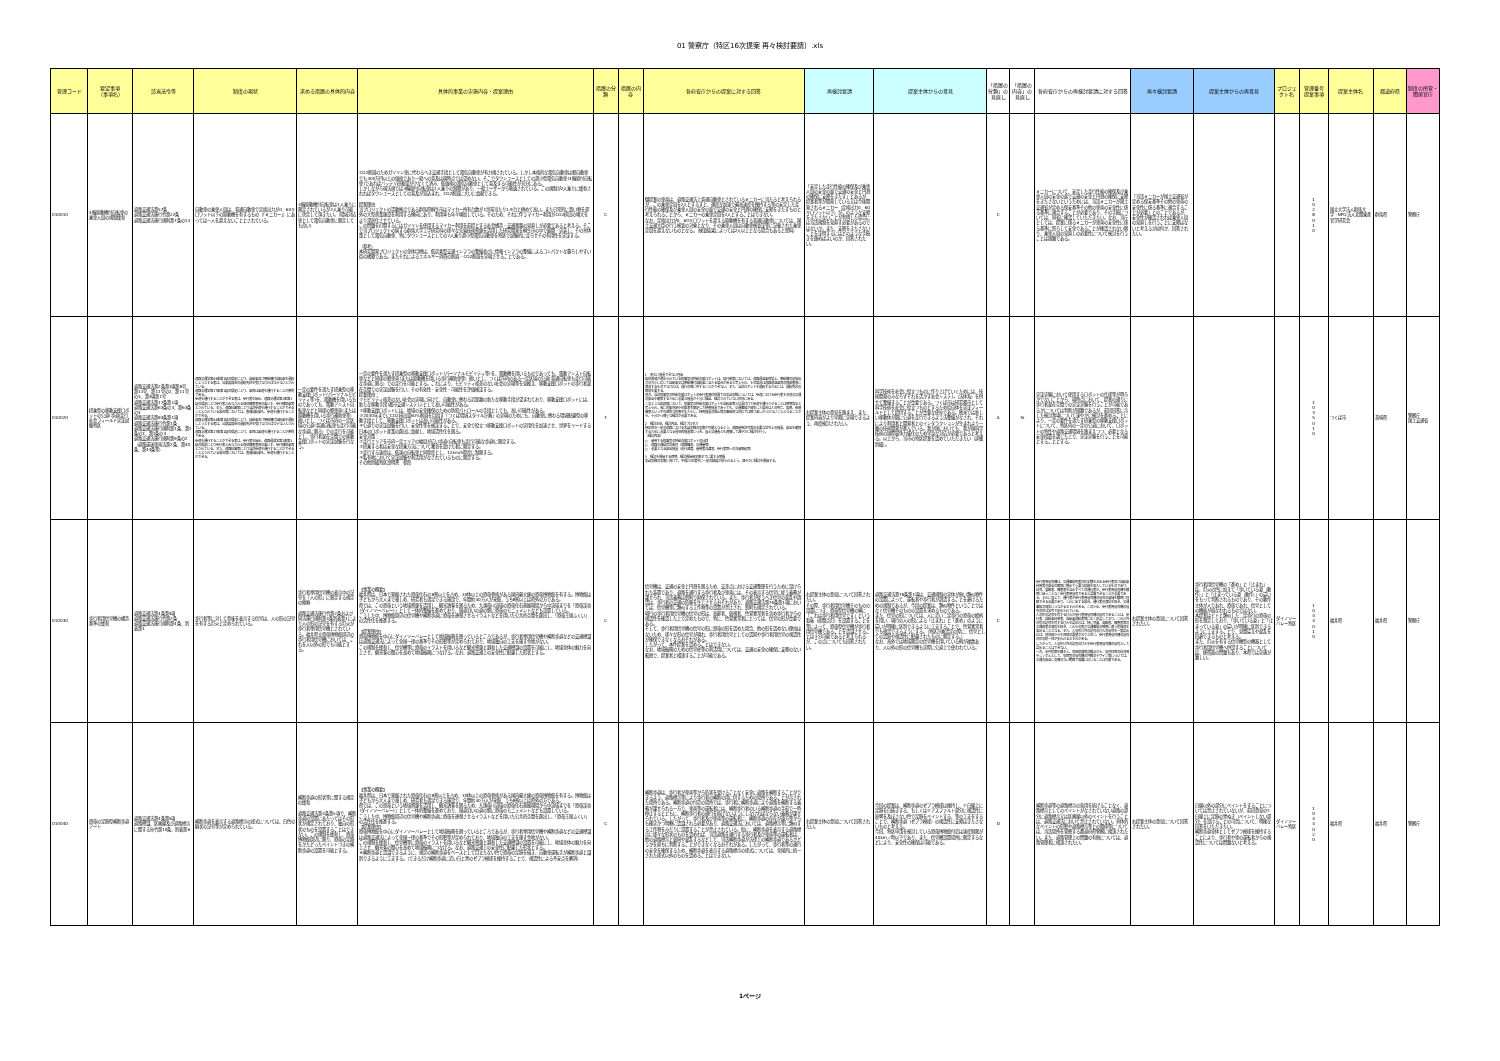01 警察庁（特区16次提案 再々検討要請）.xls
| 管理コード | 要望事項 （事項名） | 該当法令等 | 制度の現状 | 求める措置の具体的内容 | 具体的事業の実施内容・提案理由 | 措置の分類 | 措置の内容 | 各府省庁からの提案に対する回答 | 再検討要請 | 提案主体からの意見 | 「措置の分類」の見直し | 「措置の内容」の見直し | 各府省庁からの再検討要請に対する回答 | 再々検討要請 | 提案主体からの再意見 | プロジェクト名 | 管理番号 提案事項 | 提案主体名 | 都道府県 | 制度の所管・関係官庁 |
| --- | --- | --- | --- | --- | --- | --- | --- | --- | --- | --- | --- | --- | --- | --- | --- | --- | --- | --- | --- | --- |
| 010010 | 4輪原動機付自転車の乗車人員の規制緩和 | 道路交通法第57条 道路交通法施行令第22条 道路交通法施行規則第7条の13 | 自動車の乗車人員は、普通自動車で定格出力が0．60キロワット以下の原動機を有するもの（「ミニカー」）にあっては一人を超えないこととされている。 | 4輪原動機付自転車は1人乗りに限定されているが2人乗り可能に改定して頂きたい。（環境対応車として電気自動車に限定しても良い） | CO2削減のためガソリン車に代わるべき交通手段として電気自動車が有力視されている。しかし本格的な電気自動車は軽自動車でも400万円以上の価格であり一般への普及は現時点では望めない。そこでタウンユースとしての超小型電気自動車(4輪原付自転車)であればバッテリ搭載量が少なくて済み、低価格の電気自動車として普及する可能性が充分にある。 しかしながら現法規では4輪原付自転車は1人乗りの制限があり、一般ユーザーから敬遠されている。この規制が2人乗りに緩和されればタウンユースとしての普及が見込まれ、CO2削減に大いに貢献できる。 提案理由 当プロジェクトの活動拠点である群馬県桐生市はマイカー所有台数が1世帯当たり1.9台と極めて高い。また日常的に買い物を郊外の大型商業施設を利用する傾向にあり、利用率も年々増加している。そのため、それに伴うマイカー利用がCO2排出の増大をより深刻化させている。 この問題を打開するにはガソリンを使用するマイカー利用を前提とする社会構造・交通基盤の見直しが必要であると考える。そこで当プロジェクトの属する群馬大学工学研究科の様々な先端技術資源を活用した研究開発を桐生市の中で展開・実装し、その具体策として電気自動車、特にタウンユースとしての2人乗り超小型電気自動車を特区で試験的に走らせその有用性を実証する。 （参考） 本研究開発プロジェクトの全体目標は、低炭素型交通インフラの整備並びに情報インフラの整備によるコンパクトな暮らしやすい街の構築である。またそれによるエネルギー消費の削減・CO2削減を実現させることである。 | C | | 御提案の車両は、道路交通法上普通自動車とされているミニカーに当たると考えられるが、この乗車定員を2人とするすと、適度な加速で最高速度を維持する等の安定した走行性能の確保及び乗車人員の安全の面で交通の安全と円滑の確保に支障をきたすものと考えられることから、ミニカーの乗車定員を2人とすることはできない。 なお、定格出力が0．60キロワットを超える原動機を有する普通自動車については、国土交通大臣の行う検査の対象となり、その乗車人員は自動車検査証等に記載された乗車定員を超えないものとなる。（検査結果によっては2人以上となる場合もあると思料） | 「安定した走行性能の確保及び乗車人員の安全の面で交通の安全と円滑の確保に支障をきたす」とあるが、提案者等が開発している又は今後開発されるミニカー（定格出力0．60キロワット以下）がこのような支障をきたさないことが判明した場合には当該規制を見直す必要があるのではないか。また、支障をきたさないことを証明するにはどのような手続きを踏めばよいのか、回答されたい。 | | C | | ミニカーについて、安定した走行性能の確保及び乗車人員の安全の面で交通の安全と円滑の確保に支障をきたさないというためには、当該ミニカーが国土交通省が定める保安基準その他の車両の安全性に係る基準に適合することが必要であり、その手続については、同省に確認していただきたい。なお、当庁としては、提案に係るミニカーが車両の安全性に係る基準に照らして安全であることが確認されない限り、乗車人員の見直しの必要性について検討を行うことは困難である。 | 「当該ミニカーが国土交通省が定める保安基準その他の車両の安全性に係る基準に適合することが必要」とのことであるが、安全性が確認されれば乗車人員の見直しを行うことに支障はないと考えるが如何か、回答されたい。 | | | 1 0 2 8 0 1 0 | 国立大学法人群馬大学・NPO法人北関東産官学研究会 | 群馬県 | 警察庁 |
| 010020 | 搭乗型の移動支援ロボットの公道(歩道)走行社会フィールド実証試験特区 | 道路交通法第2条第1項第8号、第11号、第11号の2、第11号の3、第3項第1号 道路交通法第17条第1項 道路交通法第63条の3、第63条の4 道路交通法第84条第1項 道路交通法施行令第1条 道路交通法施行規則第1条、第1条の3、第1条の4 道路交通法施行規則第9条の2 （道路運送車両法第2条、第40条、第44条等） | 道路交通法第84条第1項の規定により、自動車及び原動機付自転車を運転しようとする者は、公安委員会の運転免許を受けなければならないとされている。 道路交通法第17条第1項の規定により、車両は車道を通行することが原則である。 歩道を通行することができる者は、歩行者を始め、道路交通法第2条第3項の規定により歩行者とみなされる身体障害者用の車いす、歩行補助車等とされている。また、道路標識等により当該歩道を通行することができることとされている場合等においては、普通自転車も、歩道を通行することができる。 道路交通法第84条第1項の規定により、自動車及び原動機付自転車を運転しようとする者は、公安委員会の運転免許を受けなければならないとされている。 道路交通法第17条第1項の規定により、車両は車道を通行することが原則である。 歩道を通行することができる者は、歩行者を始め、道路運送法第2条第3項の規定により歩行者とみなされる身体障害者用の車いす、歩行補助車等とされている。また、道路標識等により当該歩道を通行することができることとされている場合等においては、普通自転車も、歩道を通行することができる。 | 一定の要件を満たす搭乗型の移動支援ロボット(パーソナルモビリティ等)を、電動機を用いるものであっても、電動アシスト自転車などと同様の軽車両(または原動機を用いる歩行補助車等）扱いとし、つくば市内の一定区域の公道(普通自転車も走行可能な歩道に限る）での走行を可能とし、歩行者混在空間での移動支援ロボットの実証試験を行なう。 | 一定の要件を満たす搭乗型の移動支援ロボット(パーソナルモビリティ等)を、電動機を用いるものであっても、電動アシスト自転車などと同様の軽車両(または原動機を用いる歩行補助車等）扱いとし、つくば市内のある一定区域の公道(普通自転車も走行可能な歩道に限る）での走行を可能とする。これにより、モビリティ格差のない社会の実現等を見据え、移動支援ロボットの歩行者混在空間での実証試験を行い、その有効性・安全性・可能性を評価検証する。 提案理由： ①モビリティ格差のない社会の実現に向けて、自動車に替わる近距離の新たな移動手段が望まれており、移動支援ロボットには、新たな移動手段(都市交通システム)として高い可能性がある。 ②移動支援ロボットには、地域の安全確保のための防犯パトロールの手段としても、高い可能性がある。 ③2030年までにCO2排出量50%削減を目指す「つくば環境スタイル計画」の実現のためにも、自動車に替わる環境配慮型の移動手段として、移動支援ロボットは高い可能性がある。 ④公道での実証試験を行い、安全性等を検証することで、安全で役立つ移動支援ロボットの実用化を加速させ、世界をリードする日本のロボット産業の創出に貢献し、地域活性化を図る。 安全対策： ①走行エリアを市内一定エリアの幅員が広い歩道(自転車も走行可能な歩道)に限定する。 ②搭乗する者は安全な搭乗方法について教育を受けた者に限定する。 ③走行する速度は、低速の自転車と同程度とし、12km/h程度に制限する。 ④私有地において実証試験や利活用がなされているものに限定する。 その他別紙特区説明書 参照 | F | | 1 直ちに措置できない理由 現在開発が進められている搭乗型の移動支援ロボットは、現行制度においては、道路運送車両法上、原動機の定格出力の大小に応じて自動車又は原動機付自転車に当たる場合があると考えられ、その場合は道路運送車両の保安基準に適合するものでなければ、運行の用に供することができない。また、当該ロボットを運転するためには、運転免許の取得を要する。 他方、当該搭乗型の移動支援ロボットの歩行者混在空間での実証実験については、歩道における歩行者その他の交通の安全を確保するために必要な措置が十分に検証、検討されていない状況にある。 このような現段階において、搭乗型の移動支援ロボットを自転車等と位置付けて歩道を通行させることは時期尚早と考えられ、仮に対象地域や対象者を限定した特例措置であっても、交通事故が発生した場合は人の死亡、負傷、後遺障害という不可逆的な危害をもたらし、特例措置の停止等の事後的な対応では取り返しがつかないこととなることから、十分かつ慎重な検討が必要である。 2 検討主体、検討内容、検討プロセス 特区内の一定の道路における実証実験の実施が可能となるよう、道路使用許可等の必要な法令上の措置、安全を確保するために必要となる具体的措置等につき、国土交通省とも連携して速やかに検討を行う。 （検討内容） ○ 使用する搭乗型の移動支援ロボットの仕様 ○ 道路交通環境の条件（道路構造、交通量等） ○ 必要となる安全措置（走行速度、使用者の講習、歩行者等への注意喚起等） 3 検討を開始する時期、検討開始後実施までに要する期間 実証実験の実施に向けて、平成22年度中に一定の結論が得られるよう、速やかに検討を開始する。 | 右提案主体の意見を踏まえ、また、提案内容がより早期に実現できるよう、再度検討されたい。 | 科学技術を社会に役立つものに作り上げていくためには、技術開発のみならずそれを活かす社会システム（法体系）を併せて整備することが重要である。つくば市は研究都市として科学技術を社会に役立つものとするため街自体を実証フィールドとして提供することが重要な使命である。欧米では新しい移動体が既に公道を走行できるよう法整備がなされ、それにより利用者と開発者とのインタラクションが生まれより一層の技術開発が進んでいる。我が国においても、我が国科学技術の国際競争力強化のため早急な対応が必要であると考える。以上から、当市の特区提案を認めていただきたい（詳細別紙）。 | A | Ⅳ | 実証実験において使用するロボットの仕様等が明らかでないことから、現時点において、提案の通りに歩行者混在空間での実証実験を行うことが可能であるかについては判断が困難であるが、前回回答に示した検討事項について速やかに検討を進めることにより、一定の要件を満たす搭乗型の移動支援ロボットについて、特区内の一定の公道において、ロボットの特性や道路交通環境を踏まえつつ、必要となる安全措置を講じた上で、実証実験を行うことを可能とすることとする。 | | | | 1 0 3 5 0 1 0 | つくば市 | 茨城県 | 警察庁 国土交通省 |
| 010030 | 歩行者用信号機の構造基準の緩和 | 道路交通法第4条第4項 道路交通法施行令第2条 道路交通法施行規則第4条、別表第1 | 歩行者等に対して意味を表示する信号は、人の形の記号を有する灯火と定められている。 | 歩行者専用信号機の表示中の記号を「人の形」に限定する規定の撤廃 道路交通法施行令第2条および同法施行規則第4条別表第1により人の形の記号を有する灯火が歩行者専用信号機とされている。福井県立恐竜博物館周辺の歩行者用信号機においては、これを人以外の形でも可能とする。 | 【事業の概要】 福井県は、日本で発掘された恐竜化石の8割以上を占め、30体以上の恐竜骨格がある国内最大級の恐竜博物館を有する。博物館は子どもから大人まで楽しめ、研究者も満足できる施設で、年間約40万人が来館、うち8割以上は県外の方である。 県では、この恐竜という地域資源を活用し、観光誘客を図るため、九頭竜川流域の恐竜化石発掘現場から中流域までを「恐竜渓谷(ダイノソーバレー)」として一体的整備を進めており、国道沿いの道の駅に恐竜のモニュメントなども設置している。 こうした中、博物館周辺の信号機や横断歩道に恐竜を連想させるイラストなどを用いた公共的空間を創出し、「恐竜王国ふくい」の活性化を推進する。 【提案理由】 恐竜博物館を中心にダイノソーバレーとして地域振興を図っているところであるが、歩行者専用信号機や横断歩道などの交通標識は道路交通法によって全国一律の基準でその形態等が定められており、地域独自の工夫を施す余地がない。 この規制を緩和し、信号機等に恐竜のイラストを用いるなど観光資源と調和した交通標識の設置を可能にし、地域全体の魅力を向上させ、観光客の関心を高めて地域振興につなげる。なお、道路交通上の安全性に配慮した形状とする。 | C | | 信号機は、交通の安全と円滑を図るため、交差点における交通整理を行うために設けられた装置であり、道路を通行する歩行者及び車両には、その表示する信号に従う義務が課せられ、当該義務は罰則で担保されている。また、歩行者が従うべき信号の混乱や誤認は、歩行者の交通の危険を生じさせるおそれがあり、道路交通法第76条第1項においては、信号機等に類似する工作物等の設置が禁止され、罰則も規定されている。 現行の歩行者用信号機の信号の形は、高齢者、弱視者、色覚異常者を含め歩行者からの視認性を確認した上で定めたもので、特に、色覚異常者にとっては、信号の形が重要である。 そして、歩行者用信号機の信号の形に恐竜の形を認めた場合、他の形を認めない理由はないため、様々な形の信号が現れ、歩行者用信号としての認知や歩行者用信号の視認性が確保できなくなるおそれがある。 したがって、本件提案を認めることはできない。 なお、地域振興のための信号柱等の利活用については、交通の安全の確保に支障のない範囲で、提案者と相談することが可能である。 | 右提案主体の意見について回答されたい。 その際、歩行者用信号機そのものの設置につき、恐竜型信号機の横に「これは歩行者用信号です」という看板（夜間点灯）を設置することを等によって、恐竜型信号機が歩行者用信号機であることを認識させることは十分可能であると考えられるが、この点についても回答されたい。 | 道路交通法第76条第1項は、交通規制の実体が無い類似物件の設置によって、運転者や歩行者が誤認することを避けるための規制であるが、今回の提案は、類似物件ということではなく信号機そのものの設置を求めるものである。 また、信号の形については、人に近い二足歩行の恐竜の絵柄を用い、現行の人の形による「止まれ」と「進め」のように違いが明確に区別できるように工夫することで、色覚異常者でも視認できるようにする。（特区計画認定の際に、信号としての認知や視認性に配慮されたものに限定する。） なお、海外では地域限定の信号機を用いている例が複数あり、人以外の形の信号機も実際に公道上で使われている。 | C | | 歩行者用信号機は、交通事故死者の約半数を占める歩行者及び自転車利用者の安全の確保に極めて重要な役割を果たしているものであり、幼児、高齢者、障害者を含めすべての通行者が、歩行者用信号機を瞬時に迷うことなく歩行者用信号であると認識できることが必要である。それに加えて、通行者が歩行者用信号機の信号の意味を瞬時に理解できる必要があり、これに反する場合、通行者の混乱を招き、交通事故の発生につながるおそれがある。このため、歩行者用信号機の信号の形は法令で定められている。 人の形の記号を有する灯火が歩行者用信号機の信号であることは、歩行者、自転車利用者、自動車運転者等に広く定着しており、これ以外の形の記号を有する灯火を認めれば、特に児童、高齢者、障害者等の交通弱者の混乱を招き、これらの者が交通事故の被害に遭う危険性を高めることとなる。また、人の形以外の記号の灯火の信号を一度認めれば、他地域からも同様の要望が次々と生じ、歩行者用信号機の信号の形の統一性が失われるおそれがある。 したがって、人の形以外の記号の灯火を歩行者用信号機の信号として認めることはできない。 一方、本件提案を踏まえ、地域振興等の観点から、信号柱等の利活用やシンボルとして、恐竜型の信号機の外観のデザイン等については、交通の安全に支障のない範囲で協議に応じることは可能である。 | 右提案主体の意見について回答されたい。 | 歩行者用信号機の「進め」と「止まれ」は、灯火の色に加えて「歩いている姿（動作）」と「止まっている姿（動作）」の違いをもって判断されるものであり、その動作主体が人であれ、恐竜であれ、信号としての機能が損なわれるものではない。 本提案はヒトと類似した二足歩行の恐竜の形を想定しており、「歩いている姿」と「止まっている姿」の違いが明確に区別できるように工夫することで、見間違えや混乱を回避できるものと考える。 また、灯火を有する信号機型の機器として歩行者用信号機へ併設することについては、経費面の問題もあり、本県では実施が難しい。 | ダイノソーバレー特区 | 1 0 4 4 0 1 0 | 福井県 | 福井県 | 警察庁 |
| 010040 | 恐竜の足跡型横断歩道アート | 道路交通法第4条第5項 道路標識、区画線及び道路標示に関する命令第10条、別表第6 | 横断歩道を表示する道路標示の様式については、白色の縞状の記号等が定められている。 | 横断歩道の形状等に関する規定の緩和 道路交通法第4条第5項で、横断歩道の設置にあたってはその形状が規定されており、独自の形状のものを設置することはできない。この規制を緩和し、恐竜博物館周辺に限り、恐竜の足跡をかたどったペイントつきの横断歩道の設置を可能とする。 | 【事業の概要】 福井県は、日本で発掘された恐竜化石の8割以上を占め、30体以上の恐竜骨格がある国内最大級の恐竜博物館を有する。博物館は子どもから大人まで楽しめ、研究者も満足できる施設で、年間約40万人が来館、うち8割以上は県外の方である。 県では、この恐竜という地域資源を活用し、観光誘客を図るため、九頭竜川流域の恐竜化石発掘現場から中流域までを「恐竜渓谷(ダイノソーバレー)」として一体的整備を進めており、国道沿いの道の駅に恐竜のモニュメントなども設置している。 こうした中、博物館周辺の信号機や横断歩道に恐竜を連想させるイラストなどを用いた公共的空間を創出し、「恐竜王国ふくい」の活性化を推進する。 【提案理由】 恐竜博物館を中心にダイノソーバレーとして地域振興を図っているところであるが、歩行者専用信号機や横断歩道などの交通標識は道路交通法によって全国一律の基準でその形態等が定められており、地域独自の工夫を施す余地がない。 この規制を緩和し、信号機等に恐竜のイラストを用いるなど観光資源と調和した交通標識の設置を可能にし、地域全体の魅力を向上させ、観光客の関心を高めて地域振興につなげる。なお、道路交通上の安全性に配慮した形状とする。 ※横断歩道と認識できるように、規定の横断歩道をベースとして目立たない色で恐竜の足跡を描き、自動車運転手が横断歩道と識別できるように工夫する。（できるだけ横断歩道に近い白と黒のゼブラ模様を維持することで、視認性による不安点を解消） | C | | 横断歩道は、歩行者が車両等から危害を受けることなく安全に道路を横断することができるよう、道路標示等により歩行者の横断の用に供するための場所であることが示された場所である。横断歩道の付近の場所では、歩行者に横断歩道により道路を横断する義務が課せられる一方で、車両等の運転者には、横断歩行者のいる横断歩道の手前で一時停止するとともに、横断歩行者の通行を妨げないようにしなければならない義務が課せられている。したがって、歩行者及び車両等の運転者に、横断歩道の存在が遠方等からも確実かつ明瞭に認識される必要があり、道路交通法においては、道路標示等に類似する工作物をみだりに設置することが禁止されている。仮に、横断歩道を表示する道路標示に様々な形状のものを認めれば、当該道路を通行する歩行者及び車両等の運転者は、他の道路標示と混同や混乱するなどして、当該横断歩道が法律上の横断歩道であるかどうかを直ちに判断することができなくなるおそれがある。したがって、歩行者等の通行の安全を確保するため、横断歩道を表示する道路標示の様式については、全国的に統一された様式以外のものを認めることはできない。 | 右提案主体の意見について回答されたい。 | 今回の提案は、横断歩道のゼブラ模様は維持し、①白線上に足跡を白抜きする、もしくは②アスファルト部分に視認性に影響を及ぼさない色で足跡をペイントする、等の工夫をすることで、横断歩道（ゼブラ模様）の視認性に支障はきたさないものと考える。 今回、特区申請を検討している恐竜博物館付近は速度制限が40km／時以下であり、また、信号機設置場所に限定するなどにより、安全性の確保は可能である。 | D | | 横断歩道等の道路標示の効用を妨げることなく、道路標示としてのペイントがなされていない道路の部分に道路標示又は区画線以外のペイントを行うことは、道路交通法において禁止されていない。具体的なペイントの形態や道路標示等との関係等については、当該場所を管轄する都道府県警察に相談されたい。また、道路管理上の問題の有無については、道路管理者に相談されたい。 | 右提案主体の意見について回答されたい。 | 白線以外の部分にペイントをすることについては禁止されていないが、前回意見の①白線上に足跡の黒ぬき（ペイントしない部分）を設けることの可否について、明確な回答をいただきたい。 横断歩道全体としてゼブラ模様を維持することにより、歩行者や車の運転者からの視認性については問題ないと考える。 | ダイノソーバレー特区 | 1 0 4 4 0 2 0 | 福井県 | 福井県 | 警察庁 |
1ページ